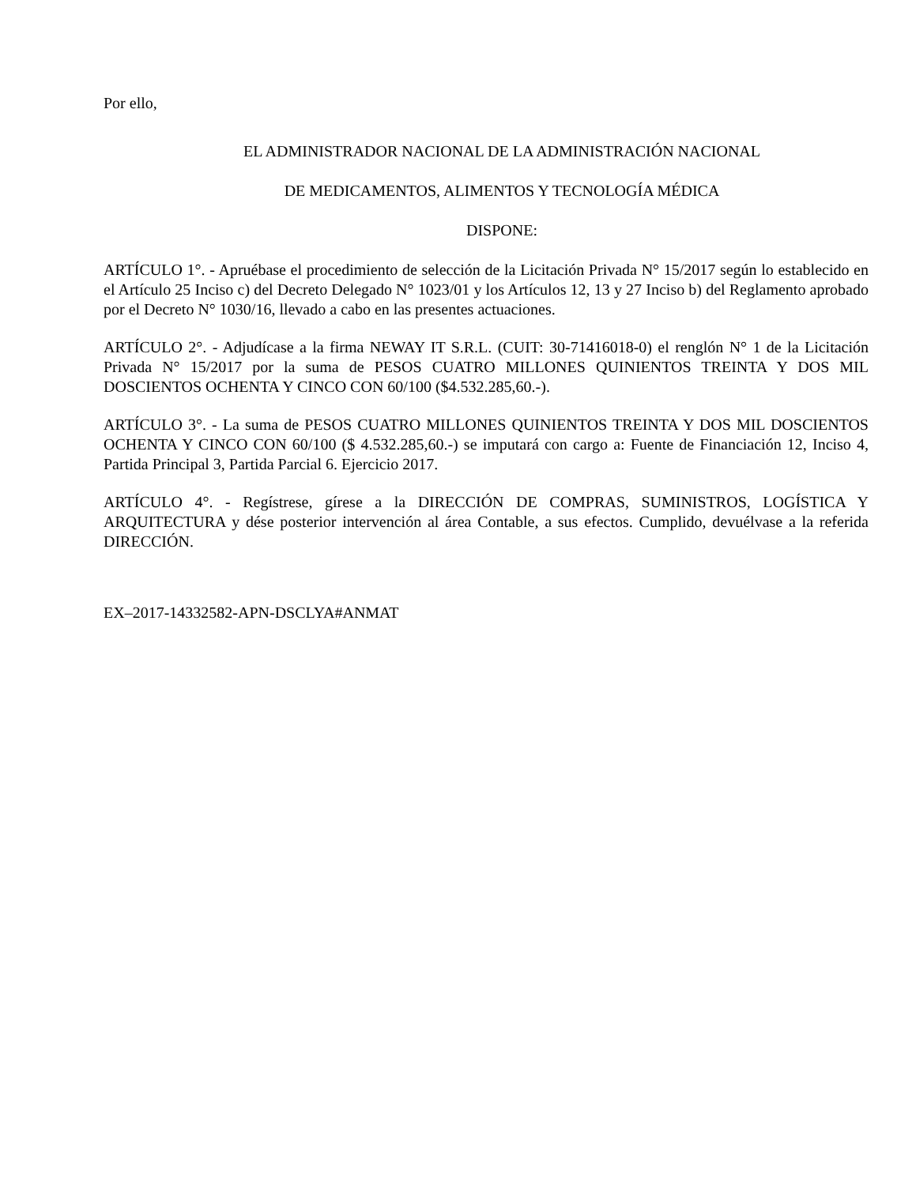Por ello,
EL ADMINISTRADOR NACIONAL DE LA ADMINISTRACIÓN NACIONAL
DE MEDICAMENTOS, ALIMENTOS Y TECNOLOGÍA MÉDICA
DISPONE:
ARTÍCULO 1°. - Apruébase el procedimiento de selección de la Licitación Privada N° 15/2017 según lo establecido en el Artículo 25 Inciso c) del Decreto Delegado N° 1023/01 y los Artículos 12, 13 y 27 Inciso b) del Reglamento aprobado por el Decreto N° 1030/16, llevado a cabo en las presentes actuaciones.
ARTÍCULO 2°. - Adjudícase a la firma NEWAY IT S.R.L. (CUIT: 30-71416018-0) el renglón N° 1 de la Licitación Privada N° 15/2017 por la suma de PESOS CUATRO MILLONES QUINIENTOS TREINTA Y DOS MIL DOSCIENTOS OCHENTA Y CINCO CON 60/100 ($4.532.285,60.-).
ARTÍCULO 3°. - La suma de PESOS CUATRO MILLONES QUINIENTOS TREINTA Y DOS MIL DOSCIENTOS OCHENTA Y CINCO CON 60/100 ($ 4.532.285,60.-) se imputará con cargo a: Fuente de Financiación 12, Inciso 4, Partida Principal 3, Partida Parcial 6. Ejercicio 2017.
ARTÍCULO 4°. - Regístrese, gírese a la DIRECCIÓN DE COMPRAS, SUMINISTROS, LOGÍSTICA Y ARQUITECTURA y dése posterior intervención al área Contable, a sus efectos. Cumplido, devuélvase a la referida DIRECCIÓN.
EX–2017-14332582-APN-DSCLYA#ANMAT